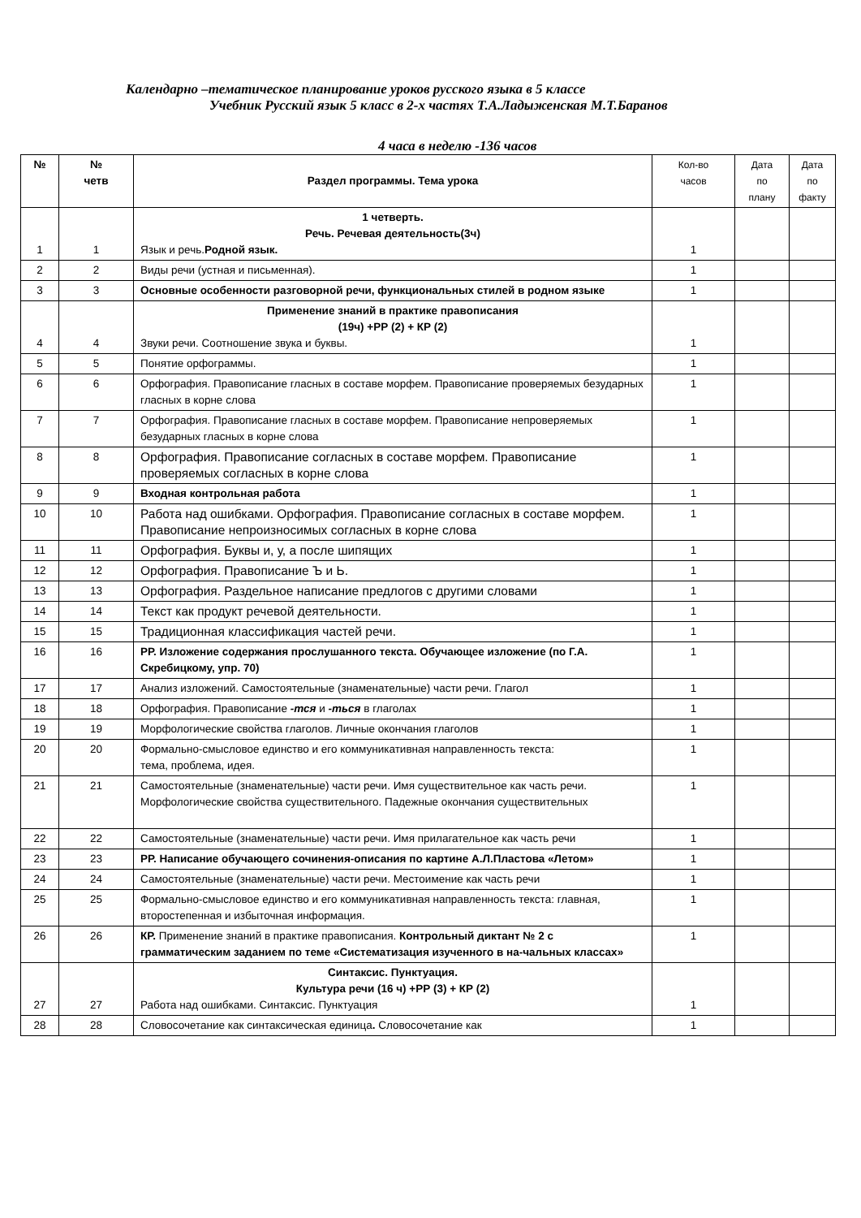Календарно –тематическое планирование уроков русского языка в 5 классе
Учебник Русский язык 5 класс в 2-х частях Т.А.Ладыженская М.Т.Баранов
4 часа в неделю -136 часов
| № | № четв | Раздел программы. Тема урока | Кол-во часов | Дата по плану | Дата по факту |
| 1 | 1 | 1 четверть. Речь. Речевая деятельность(3ч) Язык и речь. Родной язык. | 1 | | |
| 2 | 2 | Виды речи (устная и письменная). | 1 | | |
| 3 | 3 | Основные особенности разговорной речи, функциональных стилей в родном языке | 1 | | |
| 4 | 4 | Применение знаний в практике правописания (19ч) +РР (2) + КР (2) Звуки речи. Соотношение звука и буквы. | 1 | | |
| 5 | 5 | Понятие орфограммы. | 1 | | |
| 6 | 6 | Орфография. Правописание гласных в составе морфем. Правописание проверяемых безударных гласных в корне слова | 1 | | |
| 7 | 7 | Орфография. Правописание гласных в составе морфем. Правописание непроверяемых безударных гласных в корне слова | 1 | | |
| 8 | 8 | Орфография. Правописание согласных в составе морфем. Правописание проверяемых согласных в корне слова | 1 | | |
| 9 | 9 | Входная контрольная работа | 1 | | |
| 10 | 10 | Работа над ошибками. Орфография. Правописание согласных в составе морфем. Правописание непроизносимых согласных в корне слова | 1 | | |
| 11 | 11 | Орфография. Буквы и, у, а после шипящих | 1 | | |
| 12 | 12 | Орфография. Правописание Ъ и Ь. | 1 | | |
| 13 | 13 | Орфография. Раздельное написание предлогов с другими словами | 1 | | |
| 14 | 14 | Текст как продукт речевой деятельности. | 1 | | |
| 15 | 15 | Традиционная классификация частей речи. | 1 | | |
| 16 | 16 | РР. Изложение содержания прослушанного текста. Обучающее изложение (по Г.А. Скребицкому, упр. 70) | 1 | | |
| 17 | 17 | Анализ изложений. Самостоятельные (знаменательные) части речи. Глагол | 1 | | |
| 18 | 18 | Орфография. Правописание -тся и -ться в глаголах | 1 | | |
| 19 | 19 | Морфологические свойства глаголов. Личные окончания глаголов | 1 | | |
| 20 | 20 | Формально-смысловое единство и его коммуникативная направленность текста: тема, проблема, идея. | 1 | | |
| 21 | 21 | Самостоятельные (знаменательные) части речи. Имя существительное как часть речи. Морфологические свойства существительного. Падежные окончания существительных | 1 | | |
| 22 | 22 | Самостоятельные (знаменательные) части речи. Имя прилагательное как часть речи | 1 | | |
| 23 | 23 | РР. Написание обучающего сочинения-описания по картине А.Л.Пластова «Летом» | 1 | | |
| 24 | 24 | Самостоятельные (знаменательные) части речи. Местоимение как часть речи | 1 | | |
| 25 | 25 | Формально-смысловое единство и его коммуникативная направленность текста: главная, второстепенная и избыточная информация. | 1 | | |
| 26 | 26 | КР. Применение знаний в практике правописания. Контрольный диктант № 2 с грамматическим заданием по теме «Систематизация изученного в на-чальных классах» | 1 | | |
| 27 | 27 | Синтаксис. Пунктуация. Культура речи (16 ч) +РР (3) + КР (2) Работа над ошибками. Синтаксис. Пунктуация | 1 | | |
| 28 | 28 | Словосочетание как синтаксическая единица . Словосочетание как | 1 | | |